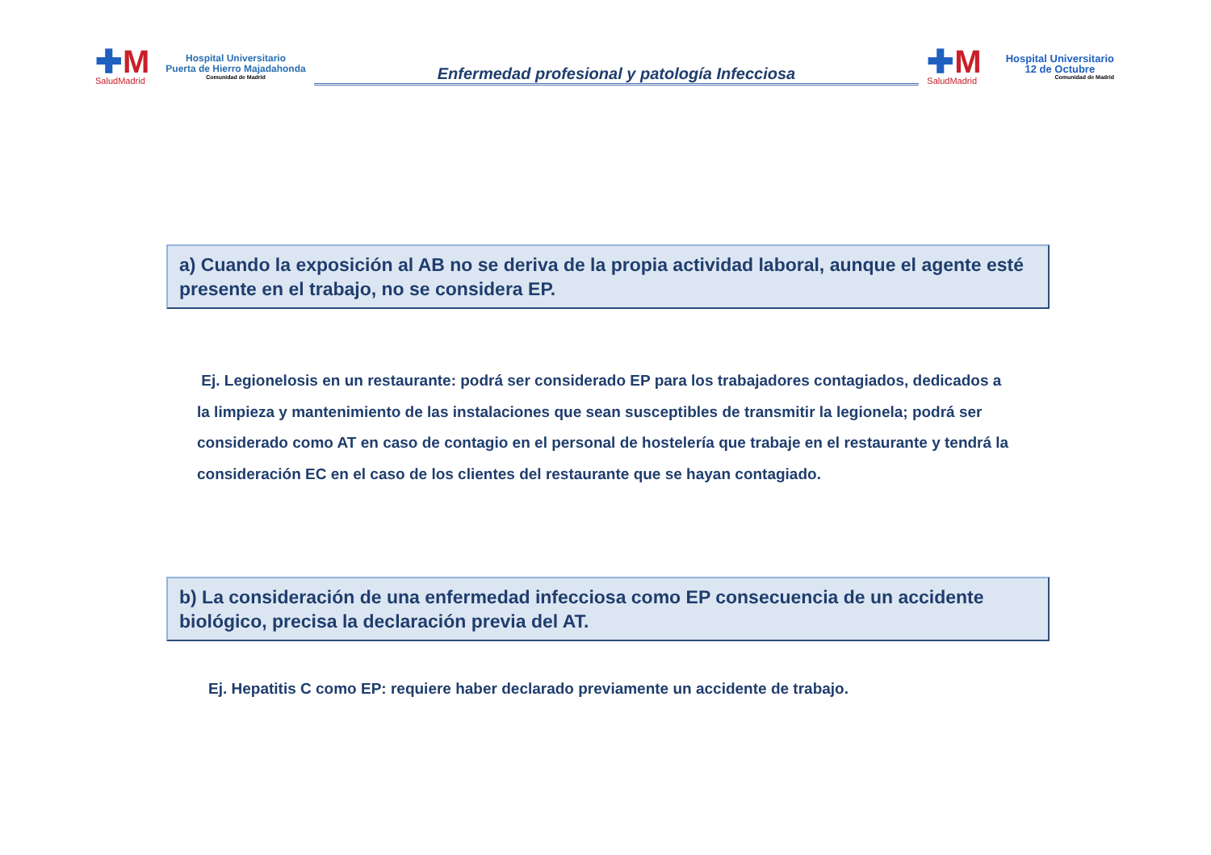✚M
SaludMadrid
Hospital Universitario
Puerta de Hierro Majadahonda
Comunidad de Madrid
Enfermedad profesional y patología Infecciosa
✚M
SaludMadrid
Hospital Universitario
12 de Octubre
Comunidad de Madrid
a) Cuando la exposición al AB no se deriva de la propia actividad laboral, aunque el agente esté presente en el trabajo, no se considera EP.
Ej. Legionelosis en un restaurante: podrá ser considerado EP para los trabajadores contagiados, dedicados a la limpieza y mantenimiento de las instalaciones que sean susceptibles de transmitir la legionela; podrá ser considerado como AT en caso de contagio en el personal de hostelería que trabaje en el restaurante y tendrá la consideración EC en el caso de los clientes del restaurante que se hayan contagiado.
b) La consideración de una enfermedad infecciosa como EP consecuencia de un accidente biológico, precisa la declaración previa del AT.
Ej. Hepatitis C como EP: requiere haber declarado previamente un accidente de trabajo.